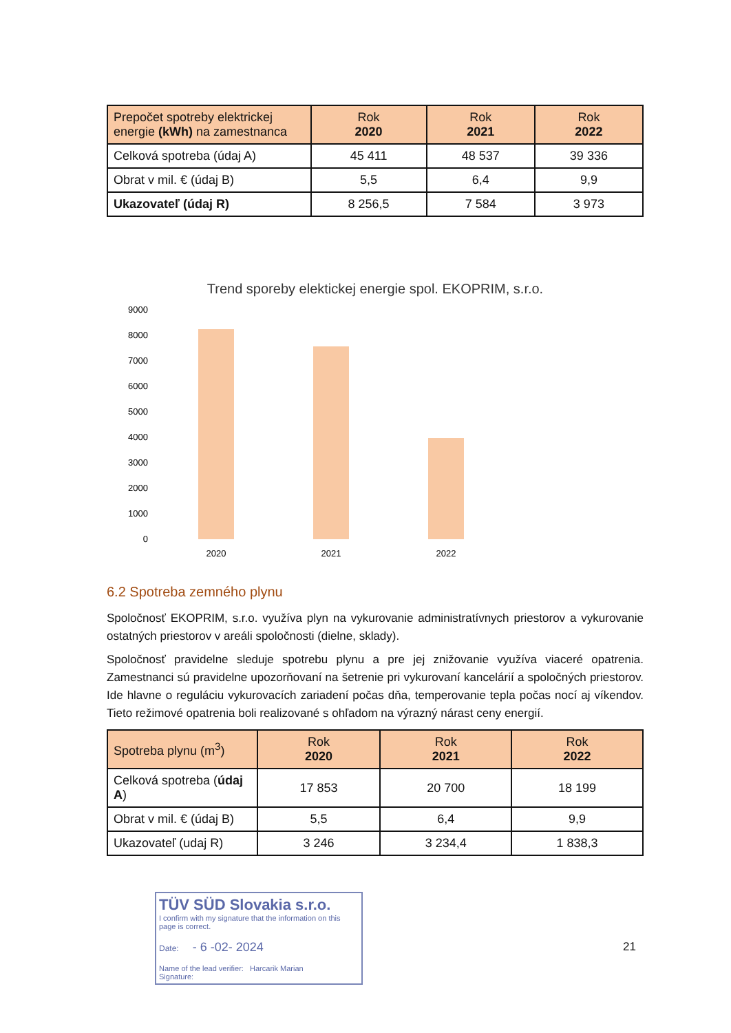| Prepočet spotreby elektrickej energie (kWh) na zamestnanca | Rok 2020 | Rok 2021 | Rok 2022 |
| --- | --- | --- | --- |
| Celková spotreba (údaj A) | 45 411 | 48 537 | 39 336 |
| Obrat v mil. € (údaj B) | 5,5 | 6,4 | 9,9 |
| Ukazovateľ (údaj R) | 8 256,5 | 7 584 | 3 973 |
Trend sporeby elektickej energie spol. EKOPRIM, s.r.o.
9000
8000
7000
6000
5000
4000
3000
2000
1000
0
2020
2021
2022
6.2 Spotreba zemného plynu
Spoločnosť EKOPRIM, s.r.o. využíva plyn na vykurovanie administratívnych priestorov a vykurovanie ostatných priestorov v areáli spoločnosti (dielne, sklady).
Spoločnosť pravidelne sleduje spotrebu plynu a pre jej znižovanie využíva viaceré opatrenia. Zamestnanci sú pravidelne upozorňovaní na šetrenie pri vykurovaní kancelárií a spoločných priestorov. Ide hlavne o reguláciu vykurovacích zariadení počas dňa, temperovanie tepla počas nocí aj víkendov. Tieto režimové opatrenia boli realizované s ohľadom na výrazný nárast ceny energií.
| Spotreba plynu (m<sup>3</sup>) | Rok 2020 | Rok 2021 | Rok 2022 |
| --- | --- | --- | --- |
| Celková spotreba ( údaj A ) | 17 853 | 20 700 | 18 199 |
| Obrat v mil. € (údaj B) | 5,5 | 6,4 | 9,9 |
| Ukazovateľ (udaj R) | 3 246 | 3 234,4 | 1 838,3 |
TÜV SÜD Slovakia s.r.o.
I confirm with my signature that the information on this page is correct.
Date: - 6 -02- 2024
Name of the lead verifier: Harcarik Marian
Signature:
21